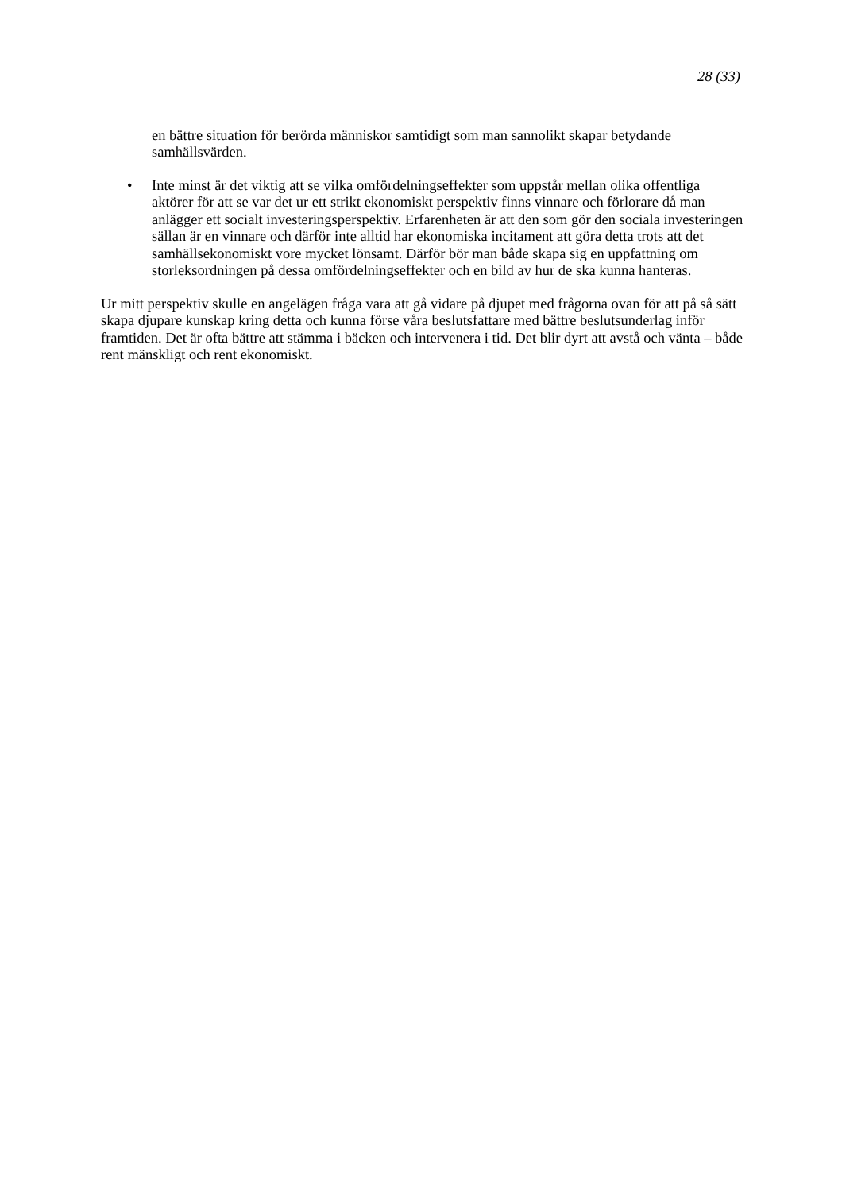28 (33)
en bättre situation för berörda människor samtidigt som man sannolikt skapar betydande samhällsvärden.
• Inte minst är det viktig att se vilka omfördelningseffekter som uppstår mellan olika offentliga aktörer för att se var det ur ett strikt ekonomiskt perspektiv finns vinnare och förlorare då man anlägger ett socialt investeringsperspektiv. Erfarenheten är att den som gör den sociala investeringen sällan är en vinnare och därför inte alltid har ekonomiska incitament att göra detta trots att det samhällsekonomiskt vore mycket lönsamt. Därför bör man både skapa sig en uppfattning om storleksordningen på dessa omfördelningseffekter och en bild av hur de ska kunna hanteras.
Ur mitt perspektiv skulle en angelägen fråga vara att gå vidare på djupet med frågorna ovan för att på så sätt skapa djupare kunskap kring detta och kunna förse våra beslutsfattare med bättre beslutsunderlag inför framtiden. Det är ofta bättre att stämma i bäcken och intervenera i tid. Det blir dyrt att avstå och vänta – både rent mänskligt och rent ekonomiskt.